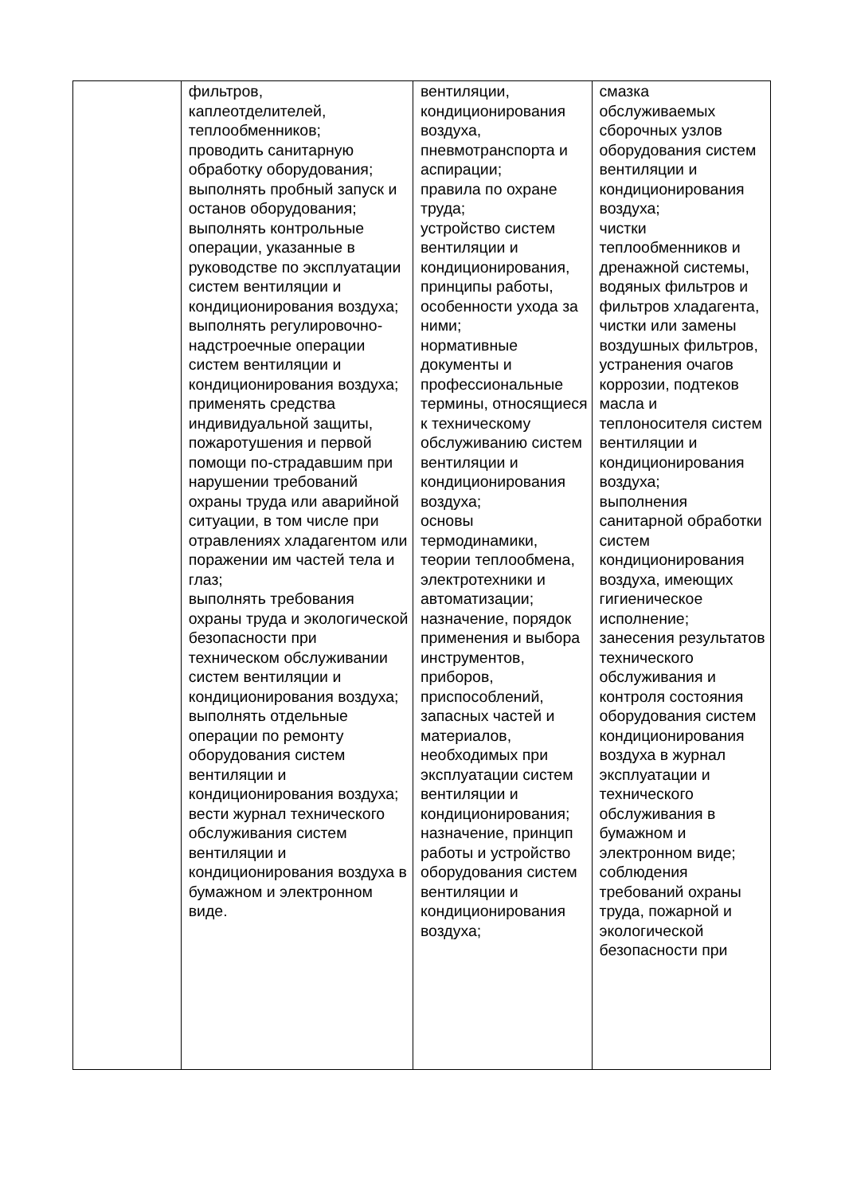| | фильтров, каплеотделителей, теплообменников; проводить санитарную обработку оборудования; выполнять пробный запуск и останов оборудования; выполнять контрольные операции, указанные в руководстве по эксплуатации систем вентиляции и кондиционирования воздуха; выполнять регулировочно-надстроечные операции систем вентиляции и кондиционирования воздуха; применять средства индивидуальной защиты, пожаротушения и первой помощи по-страдавшим при нарушении требований охраны труда или аварийной ситуации, в том числе при отравлениях хладагентом или поражении им частей тела и глаз; выполнять требования охраны труда и экологической безопасности при техническом обслуживании систем вентиляции и кондиционирования воздуха; выполнять отдельные операции по ремонту оборудования систем вентиляции и кондиционирования воздуха; вести журнал технического обслуживания систем вентиляции и кондиционирования воздуха в бумажном и электронном виде. | вентиляции, кондиционирования воздуха, пневмотранспорта и аспирации; правила по охране труда; устройство систем вентиляции и кондиционирования, принципы работы, особенности ухода за ними; нормативные документы и профессиональные термины, относящиеся к техническому обслуживанию систем вентиляции и кондиционирования воздуха; основы термодинамики, теории теплообмена, электротехники и автоматизации; назначение, порядок применения и выбора инструментов, приборов, приспособлений, запасных частей и материалов, необходимых при эксплуатации систем вентиляции и кондиционирования; назначение, принцип работы и устройство оборудования систем вентиляции и кондиционирования воздуха; | смазка обслуживаемых сборочных узлов оборудования систем вентиляции и кондиционирования воздуха; чистки теплообменников и дренажной системы, водяных фильтров и фильтров хладагента, чистки или замены воздушных фильтров, устранения очагов коррозии, подтеков масла и теплоносителя систем вентиляции и кондиционирования воздуха; выполнения санитарной обработки систем кондиционирования воздуха, имеющих гигиеническое исполнение; занесения результатов технического обслуживания и контроля состояния оборудования систем кондиционирования воздуха в журнал эксплуатации и технического обслуживания в бумажном и электронном виде; соблюдения требований охраны труда, пожарной и экологической безопасности при |